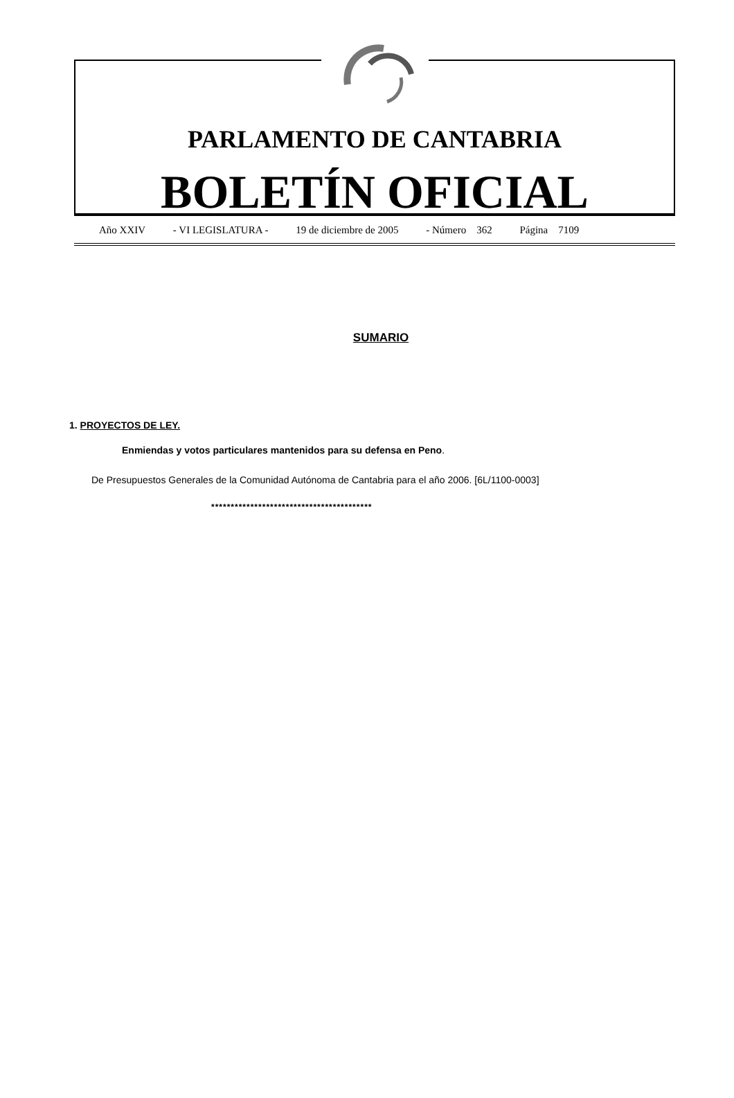PARLAMENTO DE CANTABRIA
BOLETÍN OFICIAL
Año XXIV - VI LEGISLATURA - 19 de diciembre de 2005 - Número 362 Página 7109
SUMARIO
1. PROYECTOS DE LEY.
Enmiendas y votos particulares mantenidos para su defensa en Peno.
De Presupuestos Generales de la Comunidad Autónoma de Cantabria para el año 2006. [6L/1100-0003]
*****************************************